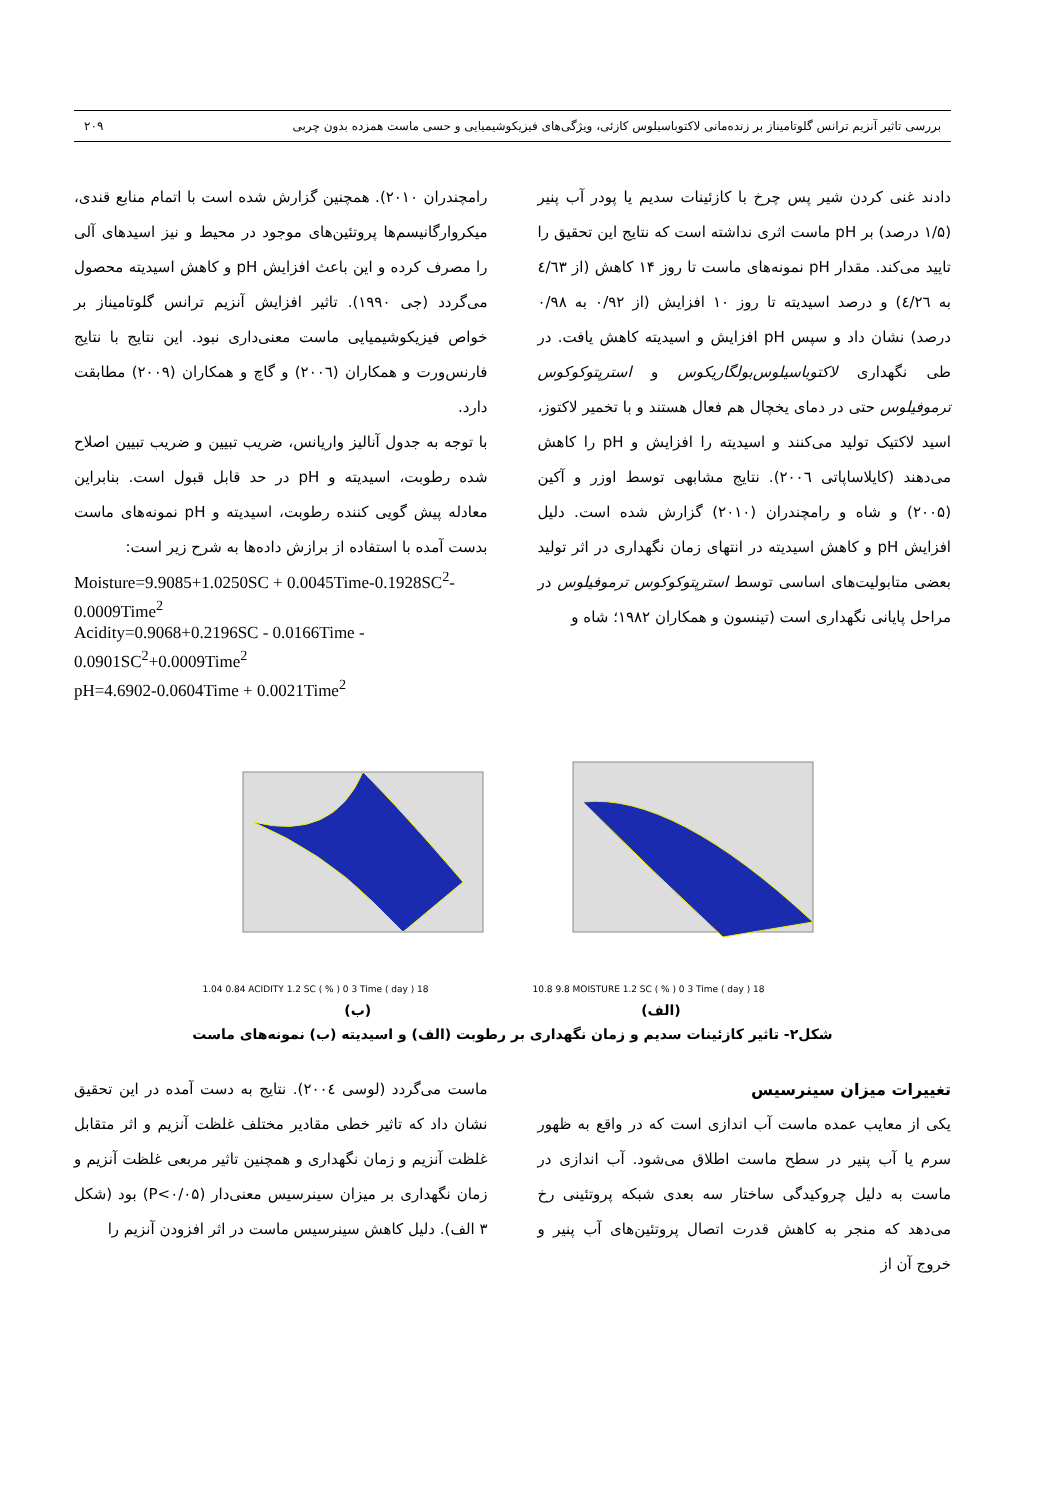بررسی تاثیر آنزیم ترانس گلوتامیناز بر زنده‌مانی لاکتوباسیلوس کازئی، ویژگی‌های فیزیکوشیمیایی و حسی ماست همزده بدون چربی ۲۰۹
دادند غنی کردن شیر پس چرخ با کازئینات سدیم یا پودر آب پنیر (۱/۵ درصد) بر pH ماست اثری نداشته است که نتایج این تحقیق را تایید می‌کند. مقدار pH نمونه‌های ماست تا روز ۱۴ کاهش (از ٤/٦٣ به ٤/٢٦) و درصد اسیدیته تا روز ۱۰ افزایش (از ۰/۹۲ به ۰/۹۸ درصد) نشان داد و سپس pH افزایش و اسیدیته کاهش یافت. در طی نگهداری لاکتوباسیلوس‌بولگاریکوس و استرپتوکوکوس ترموفیلوس حتی در دمای یخچال هم فعال هستند و با تخمیر لاکتوز، اسید لاکتیک تولید می‌کنند و اسیدیته را افزایش و pH را کاهش می‌دهند (کایلاساپاتی ۲۰۰٦). نتایج مشابهی توسط اوزر و آکین (۲۰۰۵) و شاه و رامچندران (۲۰۱۰) گزارش شده است. دلیل افزایش pH و کاهش اسیدیته در انتهای زمان نگهداری در اثر تولید بعضی متابولیت‌های اساسی توسط استرپتوکوکوس ترموفیلوس در مراحل پایانی نگهداری است (تینسون و همکاران ۱۹۸۲؛ شاه و
رامچندران ۲۰۱۰). همچنین گزارش شده است با اتمام منابع قندی، میکروارگانیسم‌ها پروتئین‌های موجود در محیط و نیز اسیدهای آلی را مصرف کرده و این باعث افزایش pH و کاهش اسیدیته محصول می‌گردد (جی ۱۹۹۰). تاثیر افزایش آنزیم ترانس گلوتامیناز بر خواص فیزیکوشیمیایی ماست معنی‌داری نبود. این نتایج با نتایج فارنس‌ورت و همکاران (۲۰۰٦) و گاچ و همکاران (۲۰۰۹) مطابقت دارد.
با توجه به جدول آنالیز واریانس، ضریب تبیین و ضریب تبیین اصلاح شده رطوبت، اسیدیته و pH در حد قابل قبول است. بنابراین معادله پیش گویی کننده رطوبت، اسیدیته و pH نمونه‌های ماست بدست آمده با استفاده از برازش داده‌ها به شرح زیر است:
Moisture=9.9085+1.0250SC + 0.0045Time-0.1928SC<sup>2</sup>-0.0009Time<sup>2</sup>
Acidity=0.9068+0.2196SC - 0.0166Time - 0.0901SC<sup>2</sup>+0.0009Time<sup>2</sup>
pH=4.6902-0.0604Time + 0.0021Time<sup>2</sup>
1.04 0.84 ACIDITY 1.2 SC ( % ) 0 3 Time ( day ) 18 10.8 9.8 MOISTURE 1.2 SC ( % ) 0 3 Time ( day ) 18
(ب) (الف)
شکل۲- تاثیر کازئینات سدیم و زمان نگهداری بر رطوبت (الف) و اسیدیته (ب) نمونه‌های ماست
تغییرات میزان سینرسیس
یکی از معایب عمده ماست آب اندازی است که در واقع به ظهور سرم یا آب پنیر در سطح ماست اطلاق می‌شود. آب اندازی در ماست به دلیل چروکیدگی ساختار سه بعدی شبکه پروتئینی رخ می‌دهد که منجر به کاهش قدرت اتصال پروتئین‌های آب پنیر و خروج آن از
ماست می‌گردد (لوسی ۲۰۰٤). نتایج به دست آمده در این تحقیق نشان داد که تاثیر خطی مقادیر مختلف غلظت آنزیم و اثر متقابل غلظت آنزیم و زمان نگهداری و همچنین تاثیر مربعی غلظت آنزیم و زمان نگهداری بر میزان سینرسیس معنی‌دار (P<۰/۰۵) بود (شکل ۳ الف). دلیل کاهش سینرسیس ماست در اثر افزودن آنزیم را